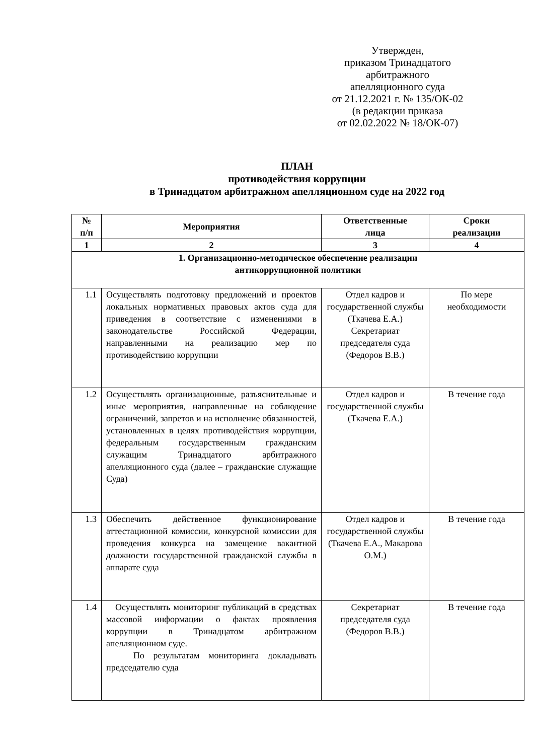Утвержден,
приказом Тринадцатого
арбитражного
апелляционного суда
от 21.12.2021 г. № 135/ОК-02
(в редакции приказа
от 02.02.2022 № 18/ОК-07)
ПЛАН
противодействия коррупции
в Тринадцатом арбитражном апелляционном суде на 2022 год
| № п/п | Мероприятия | Ответственные лица | Сроки реализации |
| --- | --- | --- | --- |
| 1 | 2 | 3 | 4 |
| 1. Организационно-методическое обеспечение реализации антикоррупционной политики | | | |
| 1.1 | Осуществлять подготовку предложений и проектов локальных нормативных правовых актов суда для приведения в соответствие с изменениями в законодательстве Российской Федерации, направленными на реализацию мер по противодействию коррупции | Отдел кадров и государственной службы (Ткачева Е.А.) Секретариат председателя суда (Федоров В.В.) | По мере необходимости |
| 1.2 | Осуществлять организационные, разъяснительные и иные мероприятия, направленные на соблюдение ограничений, запретов и на исполнение обязанностей, установленных в целях противодействия коррупции, федеральным государственным гражданским служащим Тринадцатого арбитражного апелляционного суда (далее – гражданские служащие Суда) | Отдел кадров и государственной службы (Ткачева Е.А.) | В течение года |
| 1.3 | Обеспечить действенное функционирование аттестационной комиссии, конкурсной комиссии для проведения конкурса на замещение вакантной должности государственной гражданской службы в аппарате суда | Отдел кадров и государственной службы (Ткачева Е.А., Макарова О.М.) | В течение года |
| 1.4 | Осуществлять мониторинг публикаций в средствах массовой информации о фактах проявления коррупции в Тринадцатом арбитражном апелляционном суде. По результатам мониторинга докладывать председателю суда | Секретариат председателя суда (Федоров В.В.) | В течение года |